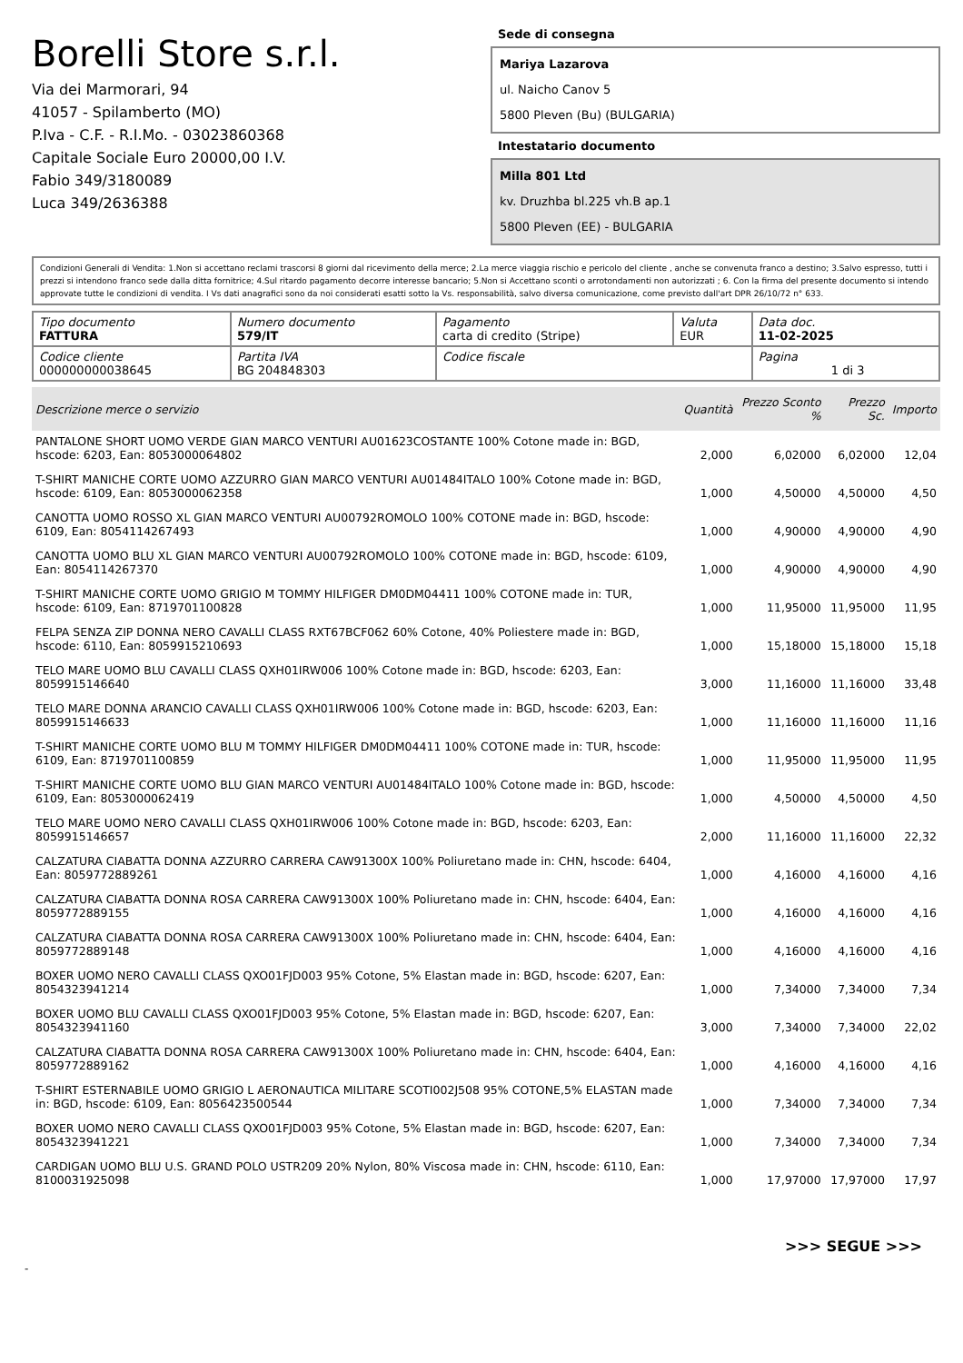Borelli Store s.r.l.
Via dei Marmorari, 94
41057 - Spilamberto (MO)
P.Iva - C.F. - R.I.Mo. - 03023860368
Capitale Sociale Euro 20000,00 I.V.
Fabio 349/3180089
Luca 349/2636388
Sede di consegna
Mariya Lazarova
ul. Naicho Canov 5
5800 Pleven (Bu) (BULGARIA)
Intestatario documento
Milla 801 Ltd
kv. Druzhba bl.225 vh.B ap.1
5800 Pleven (EE) - BULGARIA
Condizioni Generali di Vendita: 1.Non si accettano reclami trascorsi 8 giorni dal ricevimento della merce; 2.La merce viaggia rischio e pericolo del cliente , anche se convenuta franco a destino; 3.Salvo espresso, tutti i prezzi si intendono franco sede dalla ditta fornitrice; 4.Sul ritardo pagamento decorre interesse bancario; 5.Non si Accettano sconti o arrotondamenti non autorizzati ; 6. Con la firma del presente documento si intendo approvate tutte le condizioni di vendita. I Vs dati anagrafici sono da noi considerati esatti sotto la Vs. responsabilità, salvo diversa comunicazione, come previsto dall'art DPR 26/10/72 n° 633.
| Tipo documento FATTURA | Numero documento 579/IT | Pagamento carta di credito (Stripe) | Valuta EUR | Data doc. 11-02-2025 |
| Codice cliente 000000000038645 | Partita IVA BG 204848303 | Codice fiscale | | Pagina 1 di 3 |
| Descrizione merce o servizio | Quantità | Prezzo Sconto % | Prezzo Sc. | Importo |
| --- | --- | --- | --- | --- |
| PANTALONE SHORT UOMO VERDE GIAN MARCO VENTURI AU01623COSTANTE 100% Cotone made in: BGD, hscode: 6203, Ean: 8053000064802 | 2,000 | 6,02000 | 6,02000 | 12,04 |
| T-SHIRT MANICHE CORTE UOMO AZZURRO GIAN MARCO VENTURI AU01484ITALO 100% Cotone made in: BGD, hscode: 6109, Ean: 8053000062358 | 1,000 | 4,50000 | 4,50000 | 4,50 |
| CANOTTA UOMO ROSSO XL GIAN MARCO VENTURI AU00792ROMOLO 100% COTONE made in: BGD, hscode: 6109, Ean: 8054114267493 | 1,000 | 4,90000 | 4,90000 | 4,90 |
| CANOTTA UOMO BLU XL GIAN MARCO VENTURI AU00792ROMOLO 100% COTONE made in: BGD, hscode: 6109, Ean: 8054114267370 | 1,000 | 4,90000 | 4,90000 | 4,90 |
| T-SHIRT MANICHE CORTE UOMO GRIGIO M TOMMY HILFIGER DM0DM04411 100% COTONE made in: TUR, hscode: 6109, Ean: 8719701100828 | 1,000 | 11,95000 | 11,95000 | 11,95 |
| FELPA SENZA ZIP DONNA NERO CAVALLI CLASS RXT67BCF062 60% Cotone, 40% Poliestere made in: BGD, hscode: 6110, Ean: 8059915210693 | 1,000 | 15,18000 | 15,18000 | 15,18 |
| TELO MARE UOMO BLU CAVALLI CLASS QXH01IRW006 100% Cotone made in: BGD, hscode: 6203, Ean: 8059915146640 | 3,000 | 11,16000 | 11,16000 | 33,48 |
| TELO MARE DONNA ARANCIO CAVALLI CLASS QXH01IRW006 100% Cotone made in: BGD, hscode: 6203, Ean: 8059915146633 | 1,000 | 11,16000 | 11,16000 | 11,16 |
| T-SHIRT MANICHE CORTE UOMO BLU M TOMMY HILFIGER DM0DM04411 100% COTONE made in: TUR, hscode: 6109, Ean: 8719701100859 | 1,000 | 11,95000 | 11,95000 | 11,95 |
| T-SHIRT MANICHE CORTE UOMO BLU GIAN MARCO VENTURI AU01484ITALO 100% Cotone made in: BGD, hscode: 6109, Ean: 8053000062419 | 1,000 | 4,50000 | 4,50000 | 4,50 |
| TELO MARE UOMO NERO CAVALLI CLASS QXH01IRW006 100% Cotone made in: BGD, hscode: 6203, Ean: 8059915146657 | 2,000 | 11,16000 | 11,16000 | 22,32 |
| CALZATURA CIABATTA DONNA AZZURRO CARRERA CAW91300X 100% Poliuretano made in: CHN, hscode: 6404, Ean: 8059772889261 | 1,000 | 4,16000 | 4,16000 | 4,16 |
| CALZATURA CIABATTA DONNA ROSA CARRERA CAW91300X 100% Poliuretano made in: CHN, hscode: 6404, Ean: 8059772889155 | 1,000 | 4,16000 | 4,16000 | 4,16 |
| CALZATURA CIABATTA DONNA ROSA CARRERA CAW91300X 100% Poliuretano made in: CHN, hscode: 6404, Ean: 8059772889148 | 1,000 | 4,16000 | 4,16000 | 4,16 |
| BOXER UOMO NERO CAVALLI CLASS QXO01FJD003 95% Cotone, 5% Elastan made in: BGD, hscode: 6207, Ean: 8054323941214 | 1,000 | 7,34000 | 7,34000 | 7,34 |
| BOXER UOMO BLU CAVALLI CLASS QXO01FJD003 95% Cotone, 5% Elastan made in: BGD, hscode: 6207, Ean: 8054323941160 | 3,000 | 7,34000 | 7,34000 | 22,02 |
| CALZATURA CIABATTA DONNA ROSA CARRERA CAW91300X 100% Poliuretano made in: CHN, hscode: 6404, Ean: 8059772889162 | 1,000 | 4,16000 | 4,16000 | 4,16 |
| T-SHIRT ESTERNABILE UOMO GRIGIO L AERONAUTICA MILITARE SCOTI002J508 95% COTONE,5% ELASTAN made in: BGD, hscode: 6109, Ean: 8056423500544 | 1,000 | 7,34000 | 7,34000 | 7,34 |
| BOXER UOMO NERO CAVALLI CLASS QXO01FJD003 95% Cotone, 5% Elastan made in: BGD, hscode: 6207, Ean: 8054323941221 | 1,000 | 7,34000 | 7,34000 | 7,34 |
| CARDIGAN UOMO BLU U.S. GRAND POLO USTR209 20% Nylon, 80% Viscosa made in: CHN, hscode: 6110, Ean: 8100031925098 | 1,000 | 17,97000 | 17,97000 | 17,97 |
>>> SEGUE >>>
-